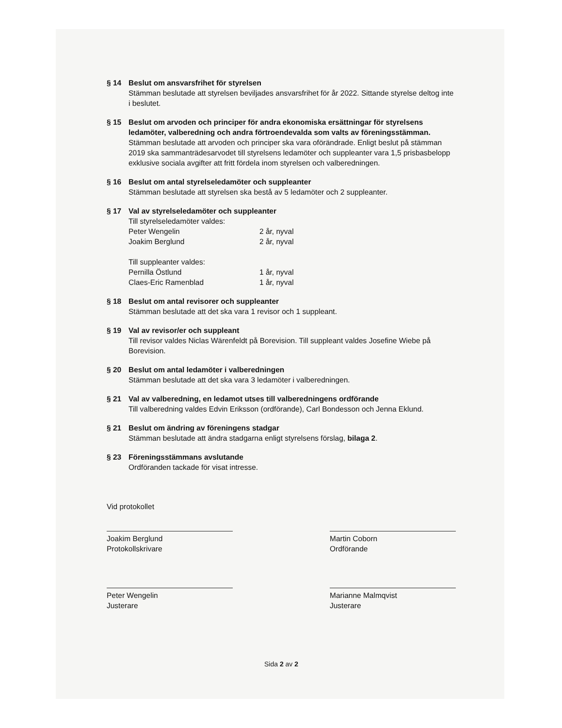§ 14 Beslut om ansvarsfrihet för styrelsen
Stämman beslutade att styrelsen beviljades ansvarsfrihet för år 2022. Sittande styrelse deltog inte i beslutet.
§ 15 Beslut om arvoden och principer för andra ekonomiska ersättningar för styrelsens ledamöter, valberedning och andra förtroendevalda som valts av föreningsstämman.
Stämman beslutade att arvoden och principer ska vara oförändrade. Enligt beslut på stämman 2019 ska sammanträdesarvodet till styrelsens ledamöter och suppleanter vara 1,5 prisbasbelopp exklusive sociala avgifter att fritt fördela inom styrelsen och valberedningen.
§ 16 Beslut om antal styrelseledamöter och suppleanter
Stämman beslutade att styrelsen ska bestå av 5 ledamöter och 2 suppleanter.
§ 17 Val av styrelseledamöter och suppleanter
Till styrelseledamöter valdes:
Peter Wengelin 2 år, nyval
Joakim Berglund 2 år, nyval
Till suppleanter valdes:
Pernilla Östlund 1 år, nyval
Claes-Eric Ramenblad 1 år, nyval
§ 18 Beslut om antal revisorer och suppleanter
Stämman beslutade att det ska vara 1 revisor och 1 suppleant.
§ 19 Val av revisor/er och suppleant
Till revisor valdes Niclas Wärenfeldt på Borevision. Till suppleant valdes Josefine Wiebe på Borevision.
§ 20 Beslut om antal ledamöter i valberedningen
Stämman beslutade att det ska vara 3 ledamöter i valberedningen.
§ 21 Val av valberedning, en ledamot utses till valberedningens ordförande
Till valberedning valdes Edvin Eriksson (ordförande), Carl Bondesson och Jenna Eklund.
§ 21 Beslut om ändring av föreningens stadgar
Stämman beslutade att ändra stadgarna enligt styrelsens förslag, bilaga 2.
§ 23 Föreningsstämmans avslutande
Ordföranden tackade för visat intresse.
Vid protokollet
Joakim Berglund
Protokollskrivare
Martin Coborn
Ordförande
Peter Wengelin
Justerare
Marianne Malmqvist
Justerare
Sida 2 av 2